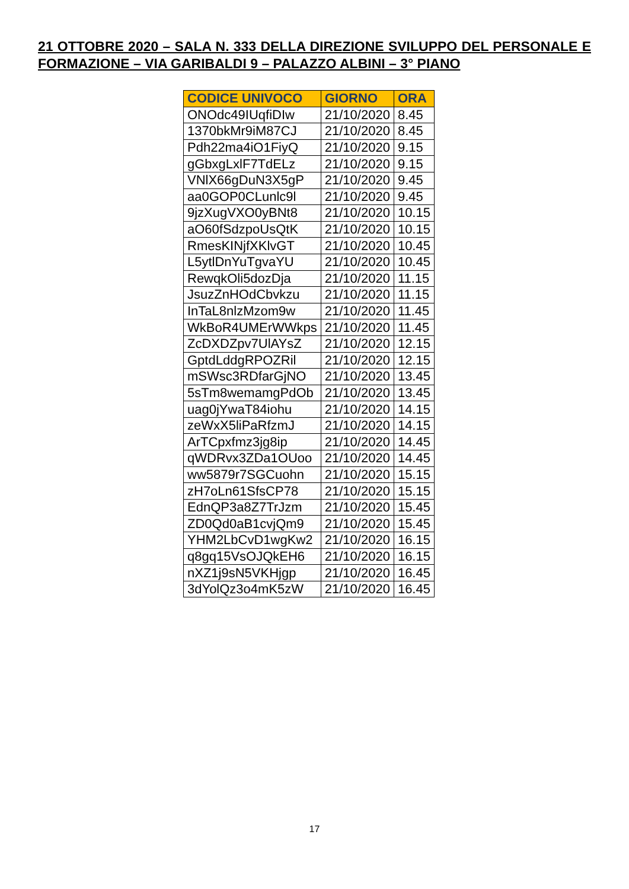21 OTTOBRE 2020 – SALA N. 333 DELLA DIREZIONE SVILUPPO DEL PERSONALE E FORMAZIONE – VIA GARIBALDI 9 – PALAZZO ALBINI – 3° PIANO
| CODICE UNIVOCO | GIORNO | ORA |
| --- | --- | --- |
| ONOdc49IUqfiDIw | 21/10/2020 | 8.45 |
| 1370bkMr9iM87CJ | 21/10/2020 | 8.45 |
| Pdh22ma4iO1FiyQ | 21/10/2020 | 9.15 |
| gGbxgLxlF7TdELz | 21/10/2020 | 9.15 |
| VNlX66gDuN3X5gP | 21/10/2020 | 9.45 |
| aa0GOP0CLunlc9l | 21/10/2020 | 9.45 |
| 9jzXugVXO0yBNt8 | 21/10/2020 | 10.15 |
| aO60fSdzpoUsQtK | 21/10/2020 | 10.15 |
| RmesKINjfXKlvGT | 21/10/2020 | 10.45 |
| L5ytlDnYuTgvaYU | 21/10/2020 | 10.45 |
| RewqkOli5dozDja | 21/10/2020 | 11.15 |
| JsuzZnHOdCbvkzu | 21/10/2020 | 11.15 |
| InTaL8nlzMzom9w | 21/10/2020 | 11.45 |
| WkBoR4UMErWWkps | 21/10/2020 | 11.45 |
| ZcDXDZpv7UlAYsZ | 21/10/2020 | 12.15 |
| GptdLddgRPOZRil | 21/10/2020 | 12.15 |
| mSWsc3RDfarGjNO | 21/10/2020 | 13.45 |
| 5sTm8wemamgPdOb | 21/10/2020 | 13.45 |
| uag0jYwaT84iohu | 21/10/2020 | 14.15 |
| zeWxX5liPaRfzmJ | 21/10/2020 | 14.15 |
| ArTCpxfmz3jg8ip | 21/10/2020 | 14.45 |
| qWDRvx3ZDa1OUoo | 21/10/2020 | 14.45 |
| ww5879r7SGCuohn | 21/10/2020 | 15.15 |
| zH7oLn61SfsCP78 | 21/10/2020 | 15.15 |
| EdnQP3a8Z7TrJzm | 21/10/2020 | 15.45 |
| ZD0Qd0aB1cvjQm9 | 21/10/2020 | 15.45 |
| YHM2LbCvD1wgKw2 | 21/10/2020 | 16.15 |
| q8gq15VsOJQkEH6 | 21/10/2020 | 16.15 |
| nXZ1j9sN5VKHjgp | 21/10/2020 | 16.45 |
| 3dYolQz3o4mK5zW | 21/10/2020 | 16.45 |
17